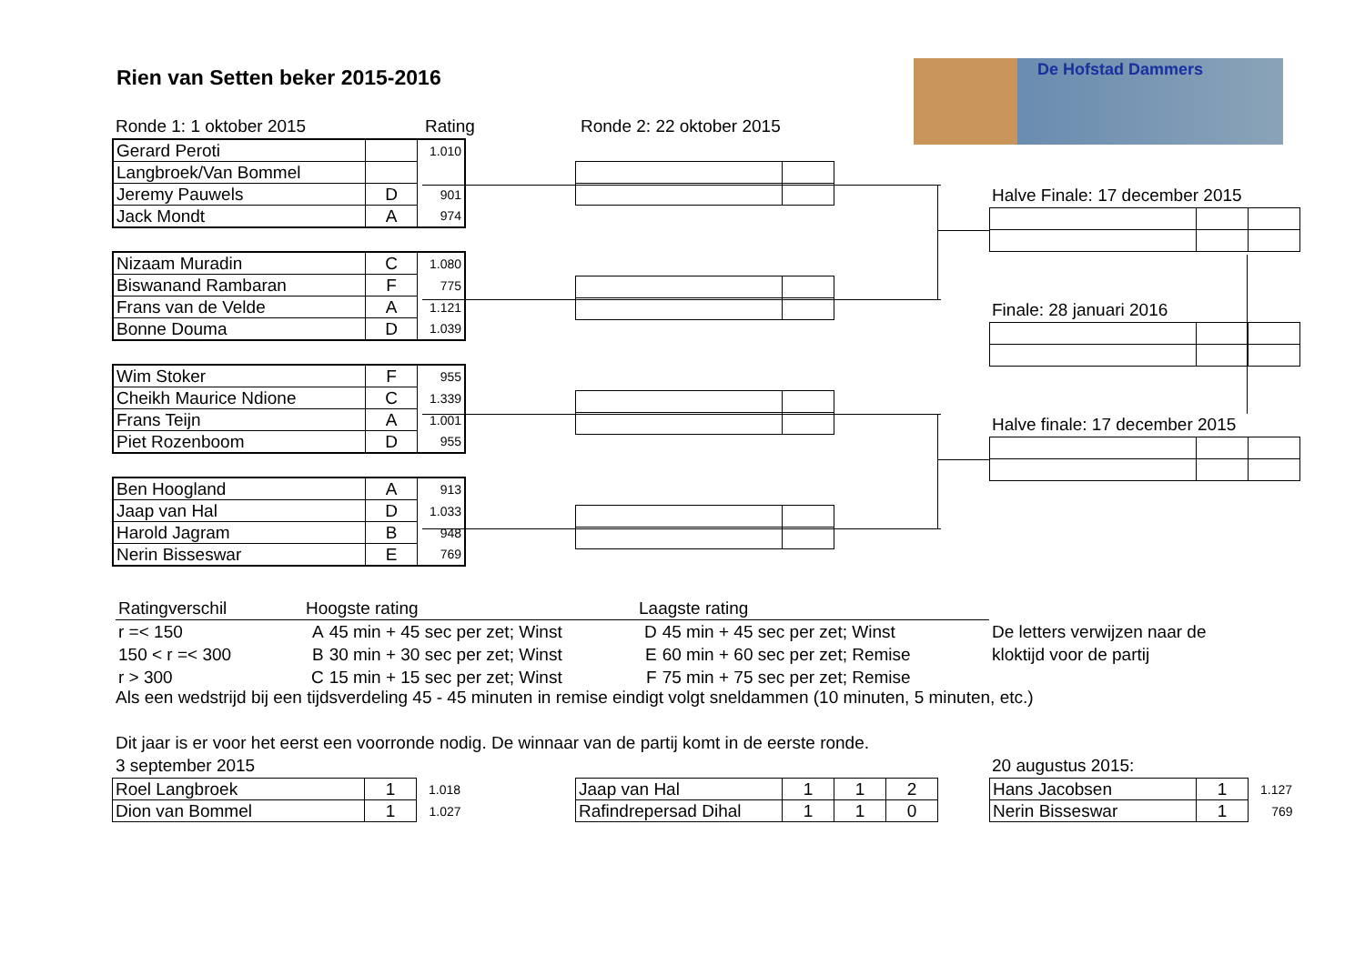De Hofstad Dammers
Rien van Setten beker 2015-2016
Ronde 1: 1 oktober 2015 Rating Ronde 2: 22 oktober 2015
| Gerard Peroti | | 1.010 |
| Langbroek/Van Bommel | | |
| Jeremy Pauwels | D | 901 |
| Jack Mondt | A | 974 |
| Nizaam Muradin | C | 1.080 |
| Biswanand Rambaran | F | 775 |
| Frans van de Velde | A | 1.121 |
| Bonne Douma | D | 1.039 |
| Wim Stoker | F | 955 |
| Cheikh Maurice Ndione | C | 1.339 |
| Frans Teijn | A | 1.001 |
| Piet Rozenboom | D | 955 |
| Ben Hoogland | A | 913 |
| Jaap van Hal | D | 1.033 |
| Harold Jagram | B | 948 |
| Nerin Bisseswar | E | 769 |
Halve Finale: 17 december 2015
Finale: 28 januari 2016
Halve finale: 17 december 2015
| Ratingverschil | Hoogste rating | | Laagste rating | |
| r =< 150 | A | 45 min + 45 sec per zet; Winst | D | 45 min + 45 sec per zet; Winst |
| 150 < r =< 300 | B | 30 min + 30 sec per zet; Winst | E | 60 min + 60 sec per zet; Remise |
| r > 300 | C | 15 min + 15 sec per zet; Winst | F | 75 min + 75 sec per zet; Remise |
De letters verwijzen naar de
kloktijd voor de partij
Als een wedstrijd bij een tijdsverdeling 45 - 45 minuten in remise eindigt volgt sneldammen (10 minuten, 5 minuten, etc.)
Dit jaar is er voor het eerst een voorronde nodig. De winnaar van de partij komt in de eerste ronde.
3 september 2015 20 augustus 2015:
| Roel Langbroek | 1 | 1.018 |
| Dion van Bommel | 1 | 1.027 |
| Jaap van Hal | 1 | 1 | 2 |
| Rafindrepersad Dihal | 1 | 1 | 0 |
| Hans Jacobsen | 1 | 1.127 |
| Nerin Bisseswar | 1 | 769 |